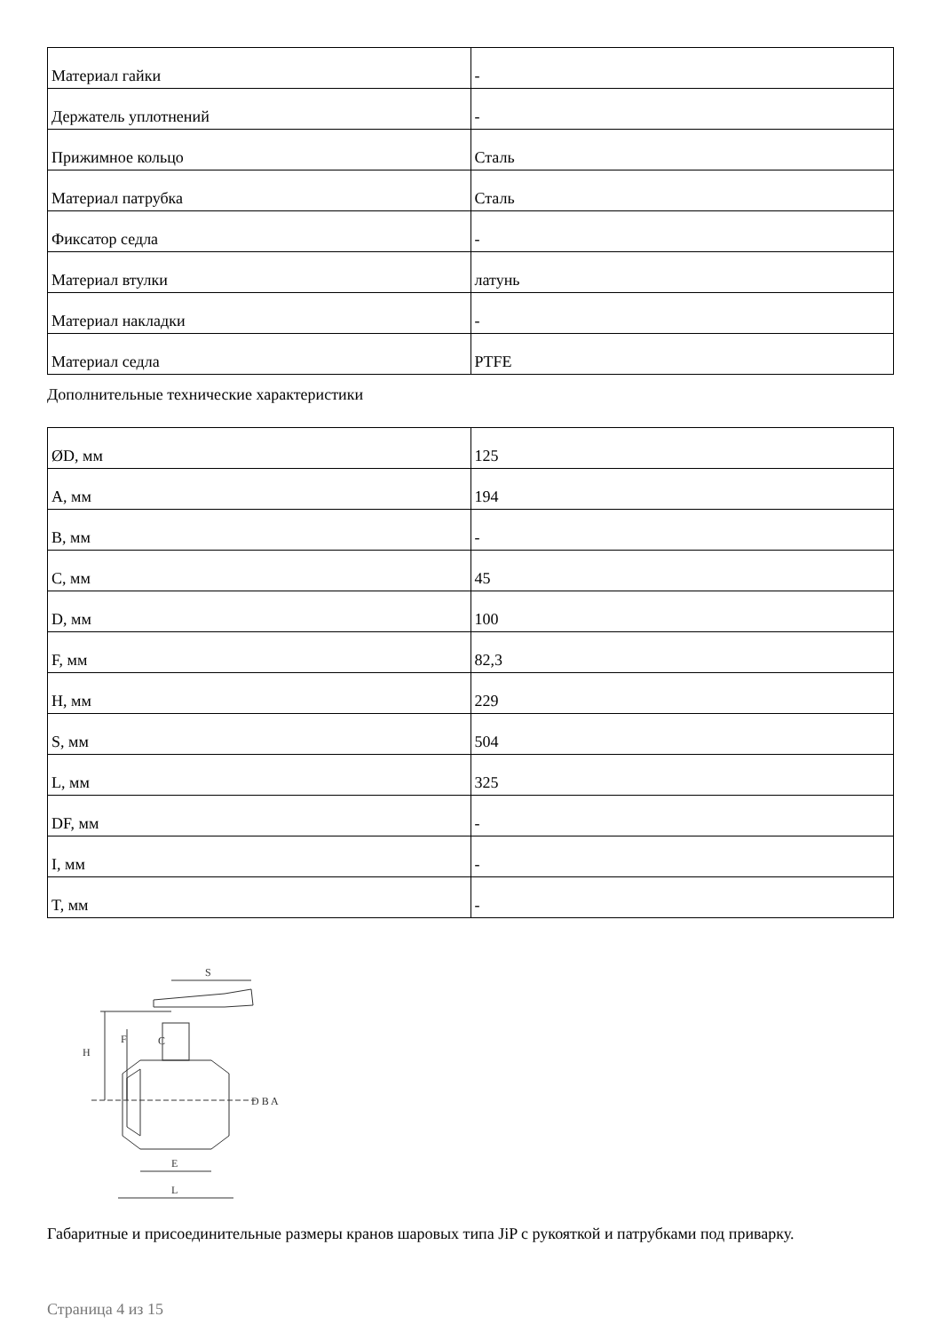| Материал гайки | - |
| Держатель уплотнений | - |
| Прижимное кольцо | Сталь |
| Материал патрубка | Сталь |
| Фиксатор седла | - |
| Материал втулки | латунь |
| Материал накладки | - |
| Материал седла | PTFE |
Дополнительные технические характеристики
| ØD, мм | 125 |
| A, мм | 194 |
| B, мм | - |
| C, мм | 45 |
| D, мм | 100 |
| F, мм | 82,3 |
| H, мм | 229 |
| S, мм | 504 |
| L, мм | 325 |
| DF, мм | - |
| I, мм | - |
| T, мм | - |
S
H
F
C
D B A
E
L
Габаритные и присоединительные размеры кранов шаровых типа JiP с рукояткой и патрубками под приварку.
Страница 4 из 15